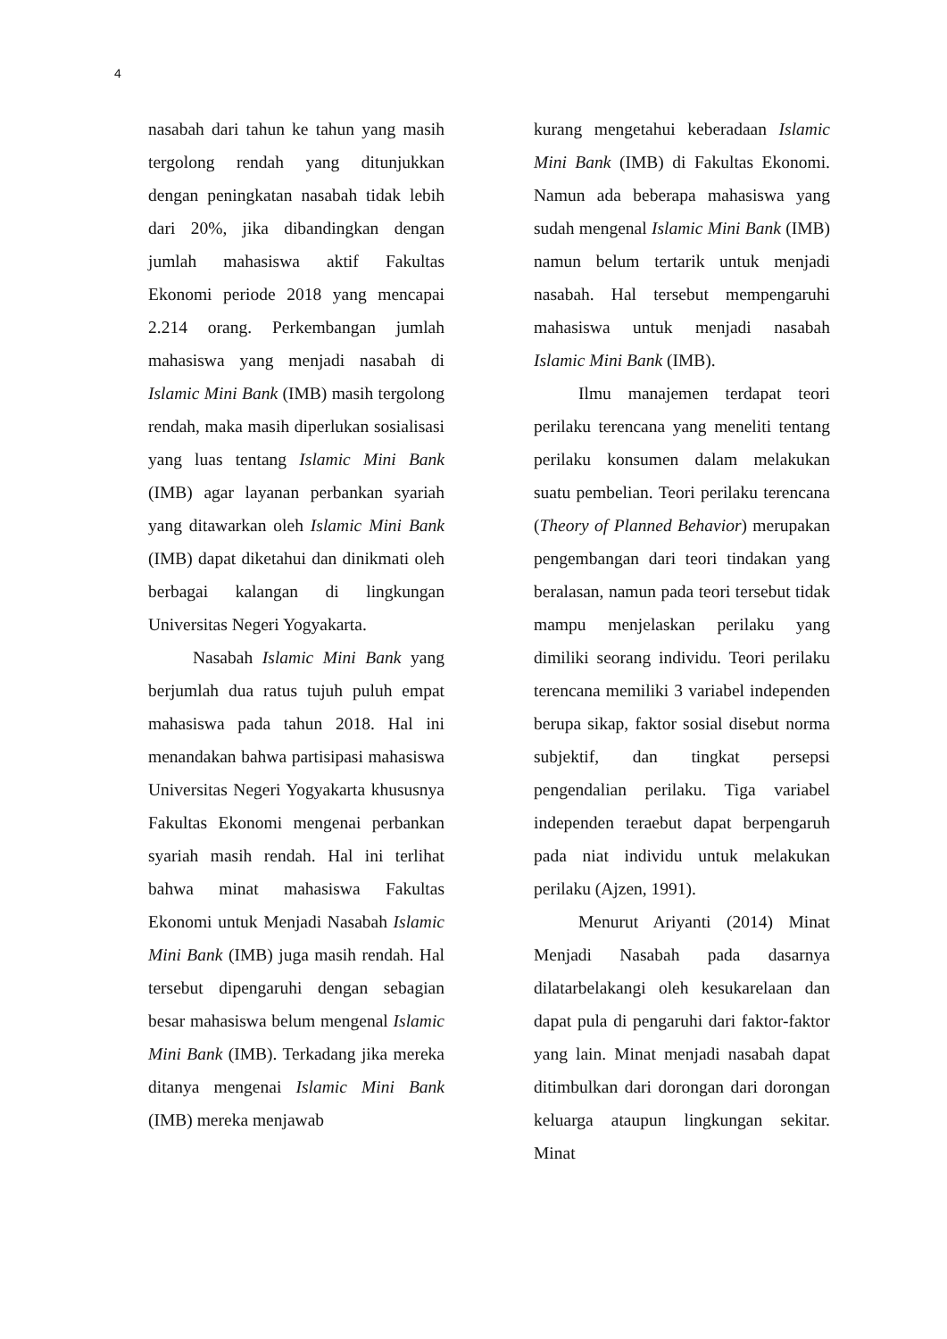4
nasabah dari tahun ke tahun yang masih tergolong rendah yang ditunjukkan dengan peningkatan nasabah tidak lebih dari 20%, jika dibandingkan dengan jumlah mahasiswa aktif Fakultas Ekonomi periode 2018 yang mencapai 2.214 orang. Perkembangan jumlah mahasiswa yang menjadi nasabah di Islamic Mini Bank (IMB) masih tergolong rendah, maka masih diperlukan sosialisasi yang luas tentang Islamic Mini Bank (IMB) agar layanan perbankan syariah yang ditawarkan oleh Islamic Mini Bank (IMB) dapat diketahui dan dinikmati oleh berbagai kalangan di lingkungan Universitas Negeri Yogyakarta.
Nasabah Islamic Mini Bank yang berjumlah dua ratus tujuh puluh empat mahasiswa pada tahun 2018. Hal ini menandakan bahwa partisipasi mahasiswa Universitas Negeri Yogyakarta khususnya Fakultas Ekonomi mengenai perbankan syariah masih rendah. Hal ini terlihat bahwa minat mahasiswa Fakultas Ekonomi untuk Menjadi Nasabah Islamic Mini Bank (IMB) juga masih rendah. Hal tersebut dipengaruhi dengan sebagian besar mahasiswa belum mengenal Islamic Mini Bank (IMB). Terkadang jika mereka ditanya mengenai Islamic Mini Bank (IMB) mereka menjawab
kurang mengetahui keberadaan Islamic Mini Bank (IMB) di Fakultas Ekonomi. Namun ada beberapa mahasiswa yang sudah mengenal Islamic Mini Bank (IMB) namun belum tertarik untuk menjadi nasabah. Hal tersebut mempengaruhi mahasiswa untuk menjadi nasabah Islamic Mini Bank (IMB).
Ilmu manajemen terdapat teori perilaku terencana yang meneliti tentang perilaku konsumen dalam melakukan suatu pembelian. Teori perilaku terencana (Theory of Planned Behavior) merupakan pengembangan dari teori tindakan yang beralasan, namun pada teori tersebut tidak mampu menjelaskan perilaku yang dimiliki seorang individu. Teori perilaku terencana memiliki 3 variabel independen berupa sikap, faktor sosial disebut norma subjektif, dan tingkat persepsi pengendalian perilaku. Tiga variabel independen teraebut dapat berpengaruh pada niat individu untuk melakukan perilaku (Ajzen, 1991).
Menurut Ariyanti (2014) Minat Menjadi Nasabah pada dasarnya dilatarbelakangi oleh kesukarelaan dan dapat pula di pengaruhi dari faktor-faktor yang lain. Minat menjadi nasabah dapat ditimbulkan dari dorongan dari dorongan keluarga ataupun lingkungan sekitar. Minat